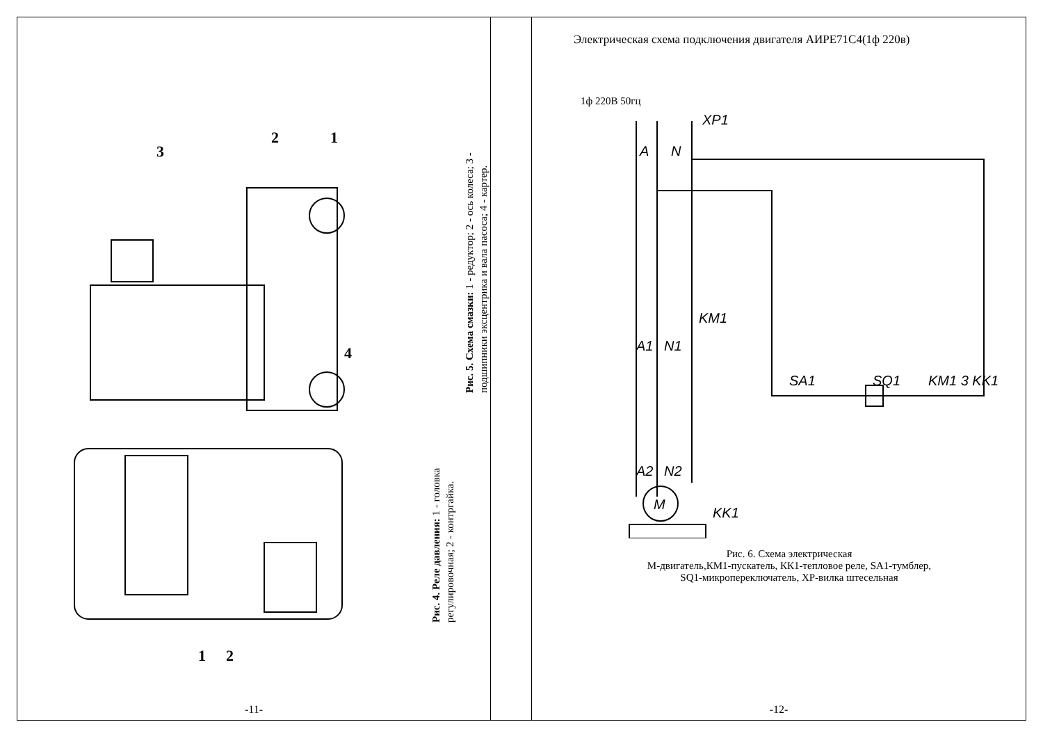3
2
1
4
1
2
Рис. 5. Схема смазки: 1 - редуктор; 2 - ось колеса; 3 - подшипники эксцентрика и вала пасоса; 4 - картер.
Рис. 4. Реле давления: 1 - головка регулировочная; 2 - контргайка.
-11-
Электрическая схема подключения двигателя АИРЕ71С4(1ф 220в)
1ф 220В 50гц
XP1
A
N
SA1
SQ1
KM1 3 KK1
KM1
A1
N1
KK1
A2
N2
M
Рис. 6. Схема электрическая
М-двигатель,КМ1-пускатель, КК1-тепловое реле, SA1-тумблер,
SQ1-микропереключатель, ХР-вилка штесельная
-12-